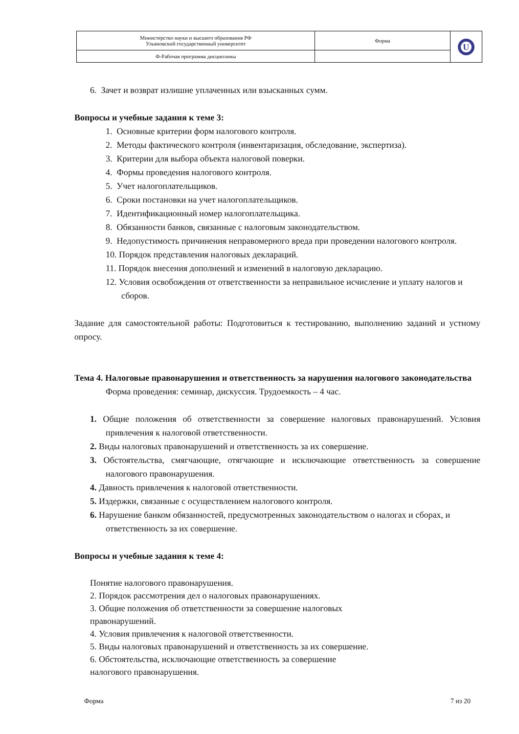| Министерство науки и высшего образования РФ Ульяновский государственный университет | Форма | U |
| Ф-Рабочая программа дисциплины | | |
6. Зачет и возврат излишне уплаченных или взысканных сумм.
Вопросы и учебные задания к теме 3:
1. Основные критерии форм налогового контроля.
2. Методы фактического контроля (инвентаризация, обследование, экспертиза).
3. Критерии для выбора объекта налоговой поверки.
4. Формы проведения налогового контроля.
5. Учет налогоплательщиков.
6. Сроки постановки на учет налогоплательщиков.
7. Идентификационный номер налогоплательщика.
8. Обязанности банков, связанные с налоговым законодательством.
9. Недопустимость причинения неправомерного вреда при проведении налогового контроля.
10. Порядок представления налоговых деклараций.
11. Порядок внесения дополнений и изменений в налоговую декларацию.
12. Условия освобождения от ответственности за неправильное исчисление и уплату налогов и сборов.
Задание для самостоятельной работы: Подготовиться к тестированию, выполнению заданий и устному опросу.
Тема 4. Налоговые правонарушения и ответственность за нарушения налогового законодательства
Форма проведения: семинар, дискуссия. Трудоемкость – 4 час.
1. Общие положения об ответственности за совершение налоговых правонарушений. Условия привлечения к налоговой ответственности.
2. Виды налоговых правонарушений и ответственность за их совершение.
3. Обстоятельства, смягчающие, отягчающие и исключающие ответственность за совершение налогового правонарушения.
4. Давность привлечения к налоговой ответственности.
5. Издержки, связанные с осуществлением налогового контроля.
6. Нарушение банком обязанностей, предусмотренных законодательством о налогах и сборах, и ответственность за их совершение.
Вопросы и учебные задания к теме 4:
Понятие налогового правонарушения.
2. Порядок рассмотрения дел о налоговых правонарушениях.
3. Общие положения об ответственности за совершение налоговых
правонарушений.
4. Условия привлечения к налоговой ответственности.
5. Виды налоговых правонарушений и ответственность за их совершение.
6. Обстоятельства, исключающие ответственность за совершение
налогового правонарушения.
Форма 7 из 20